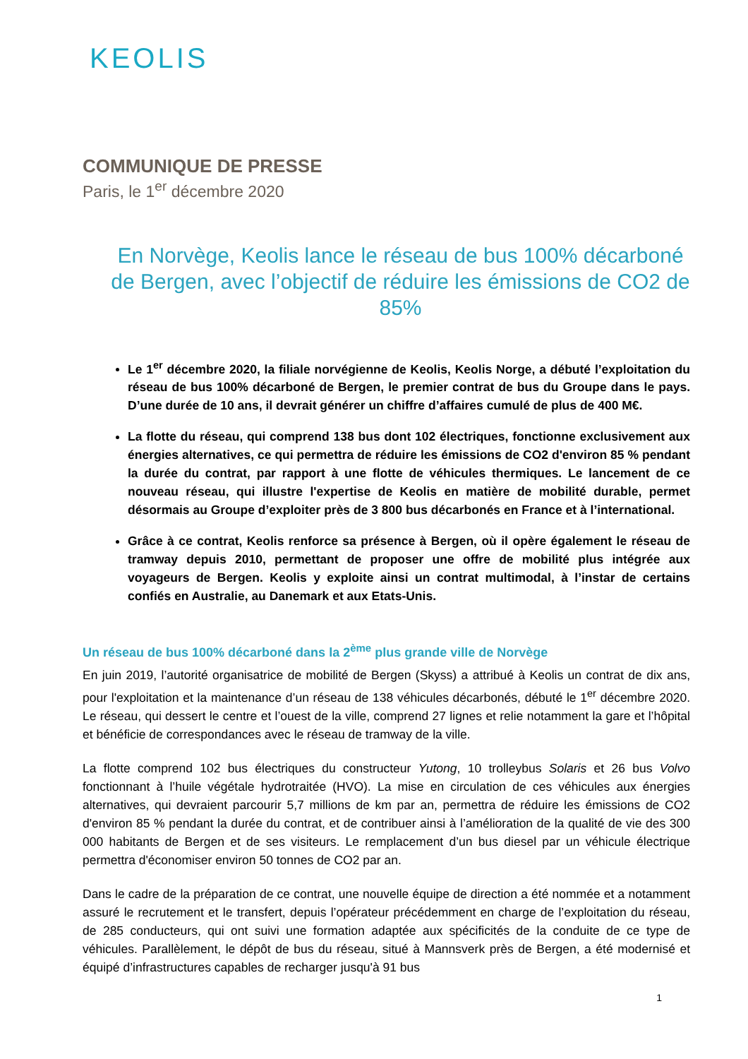KEOLIS
COMMUNIQUE DE PRESSE
Paris, le 1<sup>er</sup> décembre 2020
En Norvège, Keolis lance le réseau de bus 100% décarboné de Bergen, avec l’objectif de réduire les émissions de CO2 de 85%
Le 1<sup>er</sup> décembre 2020, la filiale norvégienne de Keolis, Keolis Norge, a débuté l’exploitation du réseau de bus 100% décarboné de Bergen, le premier contrat de bus du Groupe dans le pays. D’une durée de 10 ans, il devrait générer un chiffre d’affaires cumulé de plus de 400 M€.
La flotte du réseau, qui comprend 138 bus dont 102 électriques, fonctionne exclusivement aux énergies alternatives, ce qui permettra de réduire les émissions de CO2 d'environ 85 % pendant la durée du contrat, par rapport à une flotte de véhicules thermiques. Le lancement de ce nouveau réseau, qui illustre l'expertise de Keolis en matière de mobilité durable, permet désormais au Groupe d’exploiter près de 3 800 bus décarbonés en France et à l’international.
Grâce à ce contrat, Keolis renforce sa présence à Bergen, où il opère également le réseau de tramway depuis 2010, permettant de proposer une offre de mobilité plus intégrée aux voyageurs de Bergen. Keolis y exploite ainsi un contrat multimodal, à l’instar de certains confiés en Australie, au Danemark et aux Etats-Unis.
Un réseau de bus 100% décarboné dans la 2<sup>ème</sup> plus grande ville de Norvège
En juin 2019, l’autorité organisatrice de mobilité de Bergen (Skyss) a attribué à Keolis un contrat de dix ans, pour l'exploitation et la maintenance d’un réseau de 138 véhicules décarbonés, débuté le 1<sup>er</sup> décembre 2020. Le réseau, qui dessert le centre et l’ouest de la ville, comprend 27 lignes et relie notamment la gare et l’hôpital et bénéficie de correspondances avec le réseau de tramway de la ville.
La flotte comprend 102 bus électriques du constructeur Yutong, 10 trolleybus Solaris et 26 bus Volvo fonctionnant à l’huile végétale hydrotraitée (HVO). La mise en circulation de ces véhicules aux énergies alternatives, qui devraient parcourir 5,7 millions de km par an, permettra de réduire les émissions de CO2 d'environ 85 % pendant la durée du contrat, et de contribuer ainsi à l’amélioration de la qualité de vie des 300 000 habitants de Bergen et de ses visiteurs. Le remplacement d’un bus diesel par un véhicule électrique permettra d'économiser environ 50 tonnes de CO2 par an.
Dans le cadre de la préparation de ce contrat, une nouvelle équipe de direction a été nommée et a notamment assuré le recrutement et le transfert, depuis l’opérateur précédemment en charge de l’exploitation du réseau, de 285 conducteurs, qui ont suivi une formation adaptée aux spécificités de la conduite de ce type de véhicules. Parallèlement, le dépôt de bus du réseau, situé à Mannsverk près de Bergen, a été modernisé et équipé d’infrastructures capables de recharger jusqu'à 91 bus
1